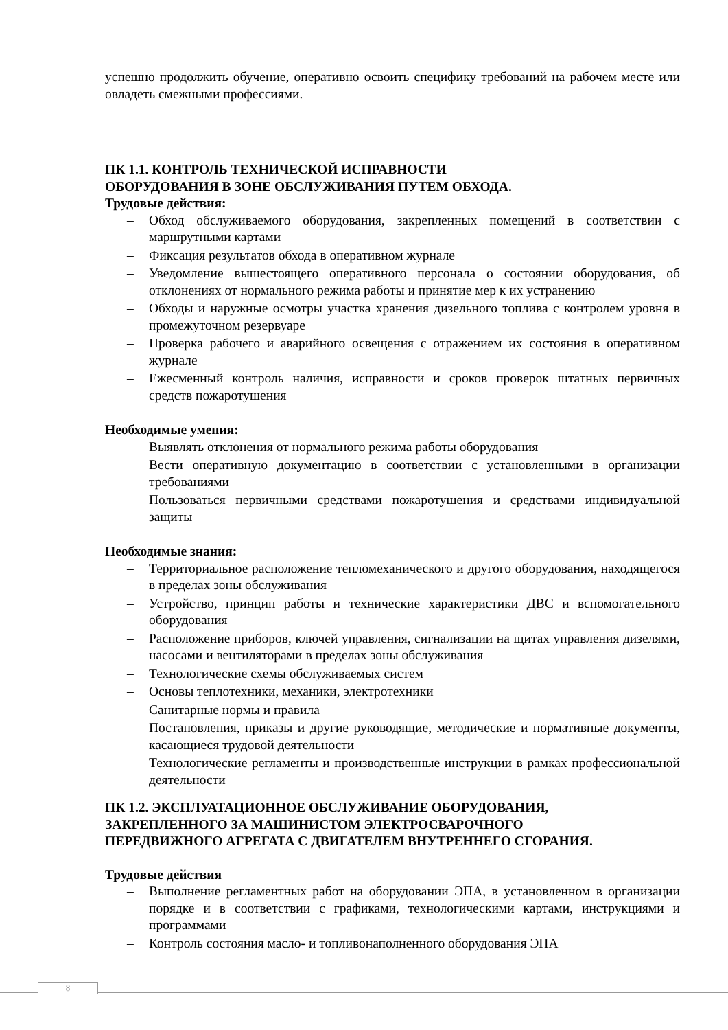успешно продолжить обучение, оперативно освоить специфику требований на рабочем месте или овладеть смежными профессиями.
ПК 1.1. КОНТРОЛЬ ТЕХНИЧЕСКОЙ ИСПРАВНОСТИ
ОБОРУДОВАНИЯ В ЗОНЕ ОБСЛУЖИВАНИЯ ПУТЕМ ОБХОДА.
Трудовые действия:
– Обход обслуживаемого оборудования, закрепленных помещений в соответствии с маршрутными картами
– Фиксация результатов обхода в оперативном журнале
– Уведомление вышестоящего оперативного персонала о состоянии оборудования, об отклонениях от нормального режима работы и принятие мер к их устранению
– Обходы и наружные осмотры участка хранения дизельного топлива с контролем уровня в промежуточном резервуаре
– Проверка рабочего и аварийного освещения с отражением их состояния в оперативном журнале
– Ежесменный контроль наличия, исправности и сроков проверок штатных первичных средств пожаротушения
Необходимые умения:
– Выявлять отклонения от нормального режима работы оборудования
– Вести оперативную документацию в соответствии с установленными в организации требованиями
– Пользоваться первичными средствами пожаротушения и средствами индивидуальной защиты
Необходимые знания:
– Территориальное расположение тепломеханического и другого оборудования, находящегося в пределах зоны обслуживания
– Устройство, принцип работы и технические характеристики ДВС и вспомогательного оборудования
– Расположение приборов, ключей управления, сигнализации на щитах управления дизелями, насосами и вентиляторами в пределах зоны обслуживания
– Технологические схемы обслуживаемых систем
– Основы теплотехники, механики, электротехники
– Санитарные нормы и правила
– Постановления, приказы и другие руководящие, методические и нормативные документы, касающиеся трудовой деятельности
– Технологические регламенты и производственные инструкции в рамках профессиональной деятельности
ПК 1.2. ЭКСПЛУАТАЦИОННОЕ ОБСЛУЖИВАНИЕ ОБОРУДОВАНИЯ,
ЗАКРЕПЛЕННОГО ЗА МАШИНИСТОМ ЭЛЕКТРОСВАРОЧНОГО
ПЕРЕДВИЖНОГО АГРЕГАТА С ДВИГАТЕЛЕМ ВНУТРЕННЕГО СГОРАНИЯ.
Трудовые действия
– Выполнение регламентных работ на оборудовании ЭПА, в установленном в организации порядке и в соответствии с графиками, технологическими картами, инструкциями и программами
– Контроль состояния масло- и топливонаполненного оборудования ЭПА
8